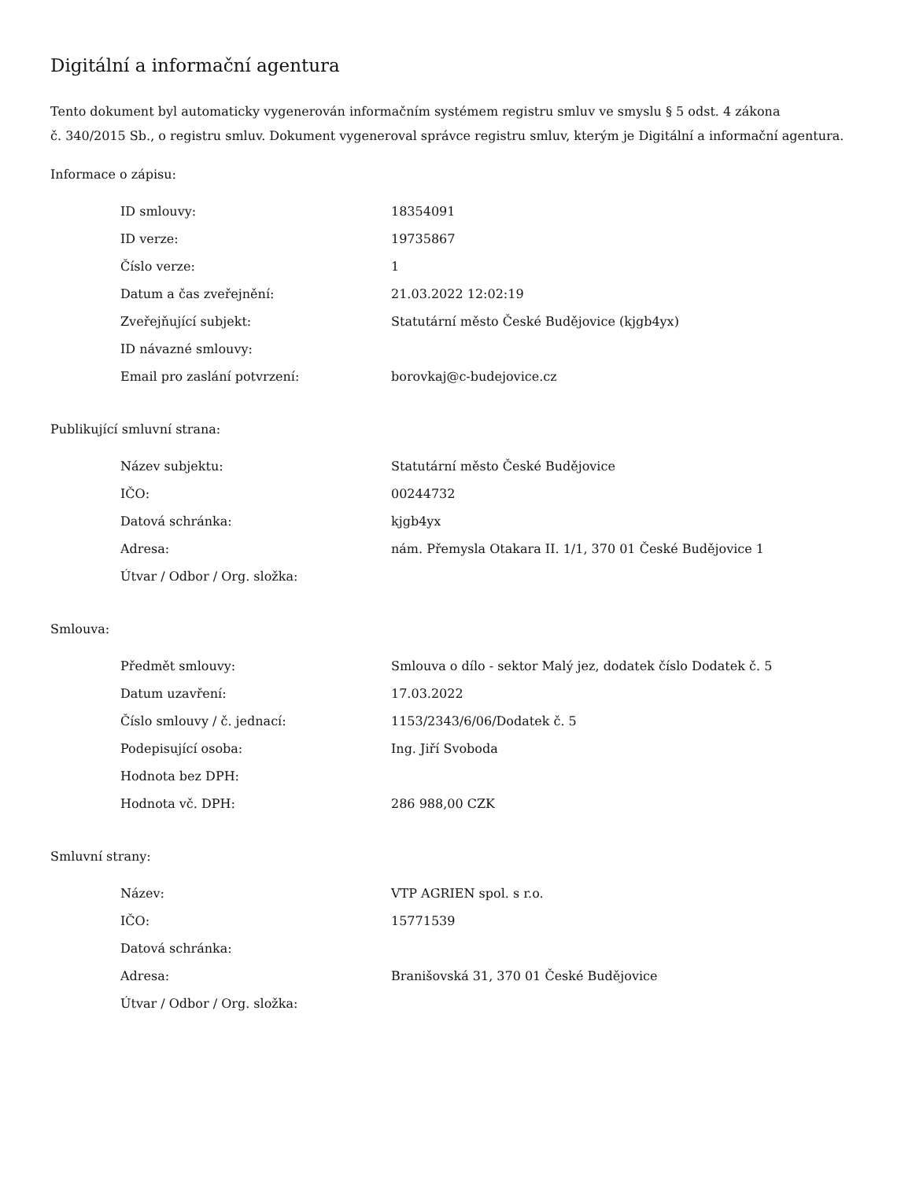Digitální a informační agentura
Tento dokument byl automaticky vygenerován informačním systémem registru smluv ve smyslu § 5 odst. 4 zákona
č. 340/2015 Sb., o registru smluv. Dokument vygeneroval správce registru smluv, kterým je Digitální a informační agentura.
Informace o zápisu:
| ID smlouvy: | 18354091 |
| ID verze: | 19735867 |
| Číslo verze: | 1 |
| Datum a čas zveřejnění: | 21.03.2022 12:02:19 |
| Zveřejňující subjekt: | Statutární město České Budějovice (kjgb4yx) |
| ID návazné smlouvy: | |
| Email pro zaslání potvrzení: | borovkaj@c-budejovice.cz |
Publikující smluvní strana:
| Název subjektu: | Statutární město České Budějovice |
| IČO: | 00244732 |
| Datová schránka: | kjgb4yx |
| Adresa: | nám. Přemysla Otakara II. 1/1, 370 01 České Budějovice 1 |
| Útvar / Odbor / Org. složka: | |
Smlouva:
| Předmět smlouvy: | Smlouva o dílo - sektor Malý jez, dodatek číslo Dodatek č. 5 |
| Datum uzavření: | 17.03.2022 |
| Číslo smlouvy / č. jednací: | 1153/2343/6/06/Dodatek č. 5 |
| Podepisující osoba: | Ing. Jiří Svoboda |
| Hodnota bez DPH: | |
| Hodnota vč. DPH: | 286 988,00 CZK |
Smluvní strany:
| Název: | VTP AGRIEN spol. s r.o. |
| IČO: | 15771539 |
| Datová schránka: | |
| Adresa: | Branišovská 31, 370 01 České Budějovice |
| Útvar / Odbor / Org. složka: | |